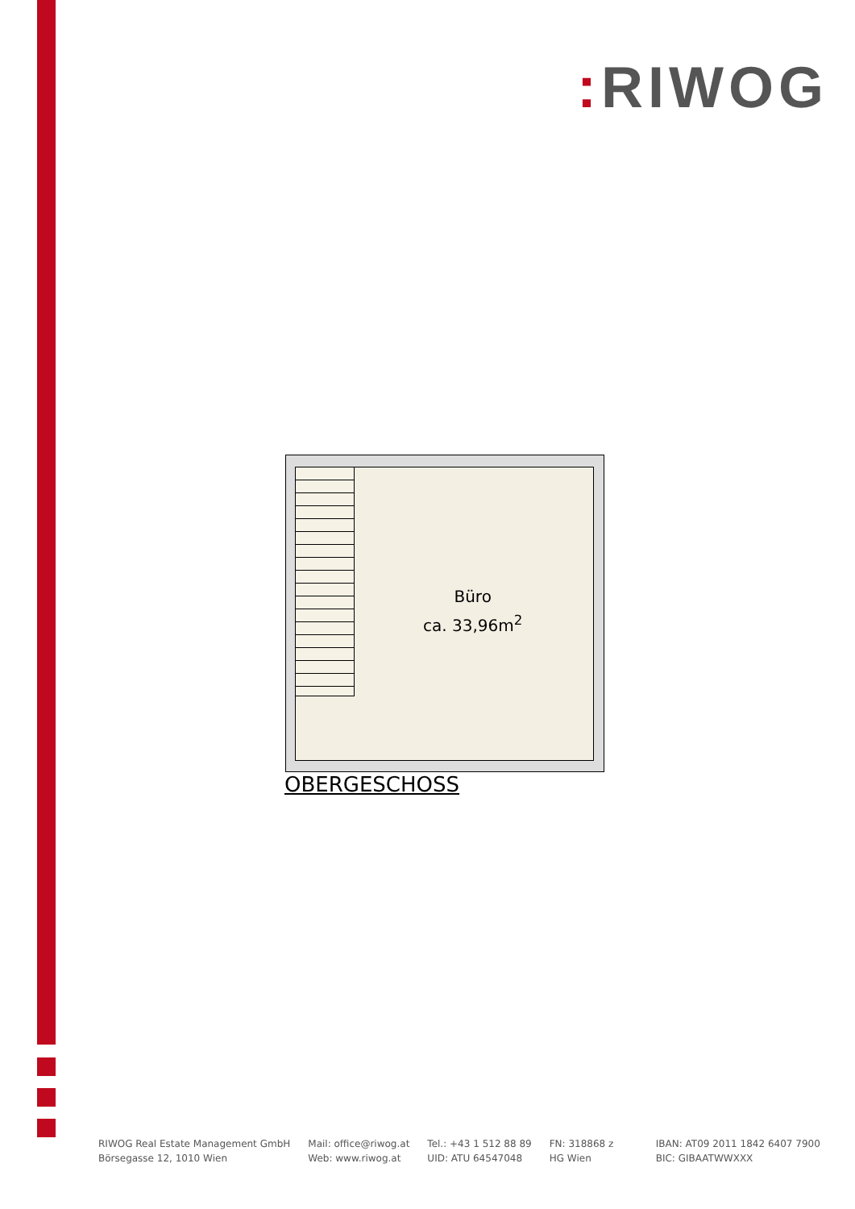: RIWOG
Büro
ca. 33,96m<sup>2</sup>
OBERGESCHOSS
RIWOG Real Estate Management GmbH
Börsegasse 12, 1010 Wien
Mail: office@riwog.at
Web: www.riwog.at
Tel.: +43 1 512 88 89
UID: ATU 64547048
FN: 318868 z
HG Wien
IBAN: AT09 2011 1842 6407 7900
BIC: GIBAATWWXXX